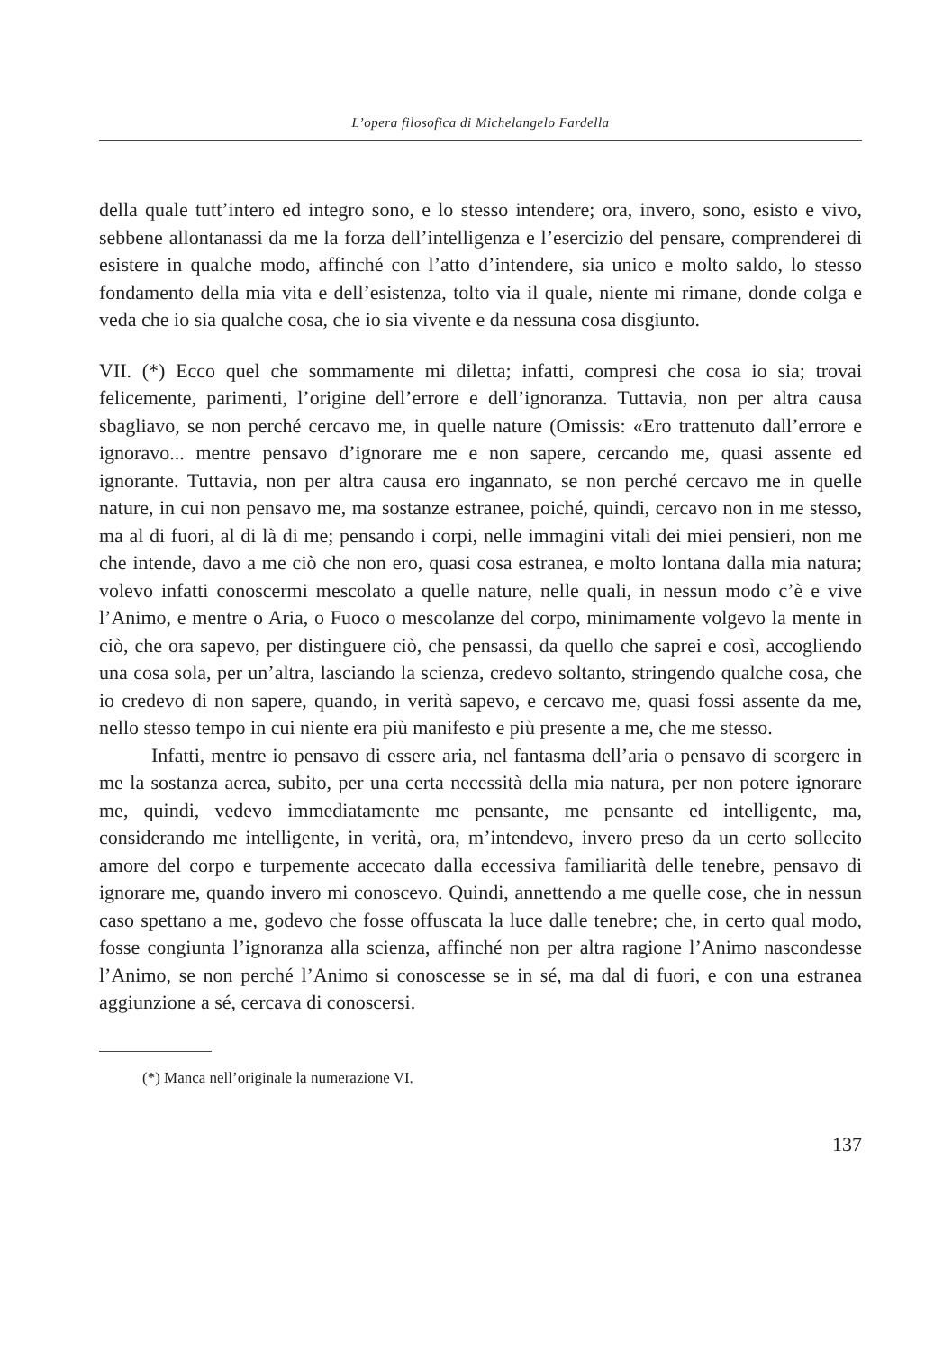L’opera filosofica di Michelangelo Fardella
della quale tutt’intero ed integro sono, e lo stesso intendere; ora, invero, sono, esisto e vivo, sebbene allontanassi da me la forza dell’intelligenza e l’esercizio del pensare, comprenderei di esistere in qualche modo, affinché con l’atto d’intendere, sia unico e molto saldo, lo stesso fondamento della mia vita e dell’esistenza, tolto via il quale, niente mi rimane, donde colga e veda che io sia qualche cosa, che io sia vivente e da nessuna cosa disgiunto.
VII. (*) Ecco quel che sommamente mi diletta; infatti, compresi che cosa io sia; trovai felicemente, parimenti, l’origine dell’errore e dell’ignoranza. Tuttavia, non per altra causa sbagliavo, se non perché cercavo me, in quelle nature (Omissis: «Ero trattenuto dall’errore e ignoravo... mentre pensavo d’ignorare me e non sapere, cercando me, quasi assente ed ignorante. Tuttavia, non per altra causa ero ingannato, se non perché cercavo me in quelle nature, in cui non pensavo me, ma sostanze estranee, poiché, quindi, cercavo non in me stesso, ma al di fuori, al di là di me; pensando i corpi, nelle immagini vitali dei miei pensieri, non me che intende, davo a me ciò che non ero, quasi cosa estranea, e molto lontana dalla mia natura; volevo infatti conoscermi mescolato a quelle nature, nelle quali, in nessun modo c’è e vive l’Animo, e mentre o Aria, o Fuoco o mescolanze del corpo, minimamente volgevo la mente in ciò, che ora sapevo, per distinguere ciò, che pensassi, da quello che saprei e così, accogliendo una cosa sola, per un’altra, lasciando la scienza, credevo soltanto, stringendo qualche cosa, che io credevo di non sapere, quando, in verità sapevo, e cercavo me, quasi fossi assente da me, nello stesso tempo in cui niente era più manifesto e più presente a me, che me stesso.
Infatti, mentre io pensavo di essere aria, nel fantasma dell’aria o pensavo di scorgere in me la sostanza aerea, subito, per una certa necessità della mia natura, per non potere ignorare me, quindi, vedevo immediatamente me pensante, me pensante ed intelligente, ma, considerando me intelligente, in verità, ora, m’intendevo, invero preso da un certo sollecito amore del corpo e turpemente accecato dalla eccessiva familiarità delle tenebre, pensavo di ignorare me, quando invero mi conoscevo. Quindi, annettendo a me quelle cose, che in nessun caso spettano a me, godevo che fosse offuscata la luce dalle tenebre; che, in certo qual modo, fosse congiunta l’ignoranza alla scienza, affinché non per altra ragione l’Animo nascondesse l’Animo, se non perché l’Animo si conoscesse se in sé, ma dal di fuori, e con una estranea aggiunzione a sé, cercava di conoscersi.
(*) Manca nell’originale la numerazione VI.
137